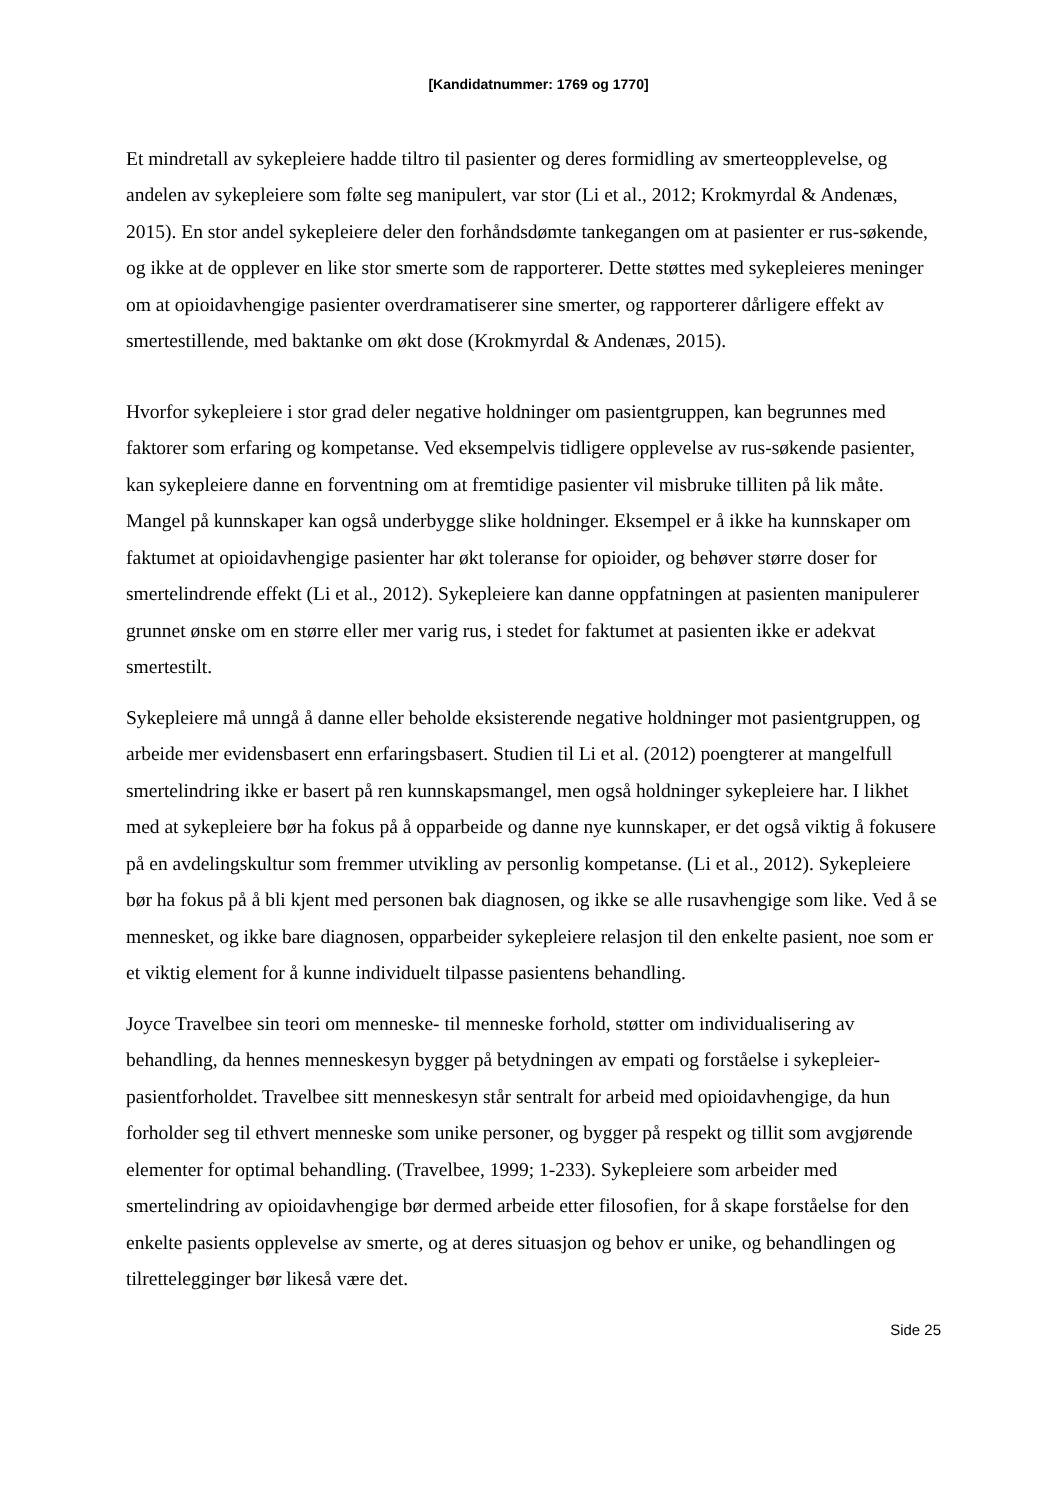[Kandidatnummer: 1769 og 1770]
Et mindretall av sykepleiere hadde tiltro til pasienter og deres formidling av smerteopplevelse, og andelen av sykepleiere som følte seg manipulert, var stor (Li et al., 2012; Krokmyrdal & Andenæs, 2015). En stor andel sykepleiere deler den forhåndsdømte tankegangen om at pasienter er rus-søkende, og ikke at de opplever en like stor smerte som de rapporterer. Dette støttes med sykepleieres meninger om at opioidavhengige pasienter overdramatiserer sine smerter, og rapporterer dårligere effekt av smertestillende, med baktanke om økt dose (Krokmyrdal & Andenæs, 2015).
Hvorfor sykepleiere i stor grad deler negative holdninger om pasientgruppen, kan begrunnes med faktorer som erfaring og kompetanse. Ved eksempelvis tidligere opplevelse av rus-søkende pasienter, kan sykepleiere danne en forventning om at fremtidige pasienter vil misbruke tilliten på lik måte. Mangel på kunnskaper kan også underbygge slike holdninger. Eksempel er å ikke ha kunnskaper om faktumet at opioidavhengige pasienter har økt toleranse for opioider, og behøver større doser for smertelindrende effekt (Li et al., 2012). Sykepleiere kan danne oppfatningen at pasienten manipulerer grunnet ønske om en større eller mer varig rus, i stedet for faktumet at pasienten ikke er adekvat smertestilt.
Sykepleiere må unngå å danne eller beholde eksisterende negative holdninger mot pasientgruppen, og arbeide mer evidensbasert enn erfaringsbasert. Studien til Li et al. (2012) poengterer at mangelfull smertelindring ikke er basert på ren kunnskapsmangel, men også holdninger sykepleiere har. I likhet med at sykepleiere bør ha fokus på å opparbeide og danne nye kunnskaper, er det også viktig å fokusere på en avdelingskultur som fremmer utvikling av personlig kompetanse. (Li et al., 2012). Sykepleiere bør ha fokus på å bli kjent med personen bak diagnosen, og ikke se alle rusavhengige som like. Ved å se mennesket, og ikke bare diagnosen, opparbeider sykepleiere relasjon til den enkelte pasient, noe som er et viktig element for å kunne individuelt tilpasse pasientens behandling.
Joyce Travelbee sin teori om menneske- til menneske forhold, støtter om individualisering av behandling, da hennes menneskesyn bygger på betydningen av empati og forståelse i sykepleier-pasientforholdet. Travelbee sitt menneskesyn står sentralt for arbeid med opioidavhengige, da hun forholder seg til ethvert menneske som unike personer, og bygger på respekt og tillit som avgjørende elementer for optimal behandling. (Travelbee, 1999; 1-233). Sykepleiere som arbeider med smertelindring av opioidavhengige bør dermed arbeide etter filosofien, for å skape forståelse for den enkelte pasients opplevelse av smerte, og at deres situasjon og behov er unike, og behandlingen og tilrettelegginger bør likeså være det.
Side 25